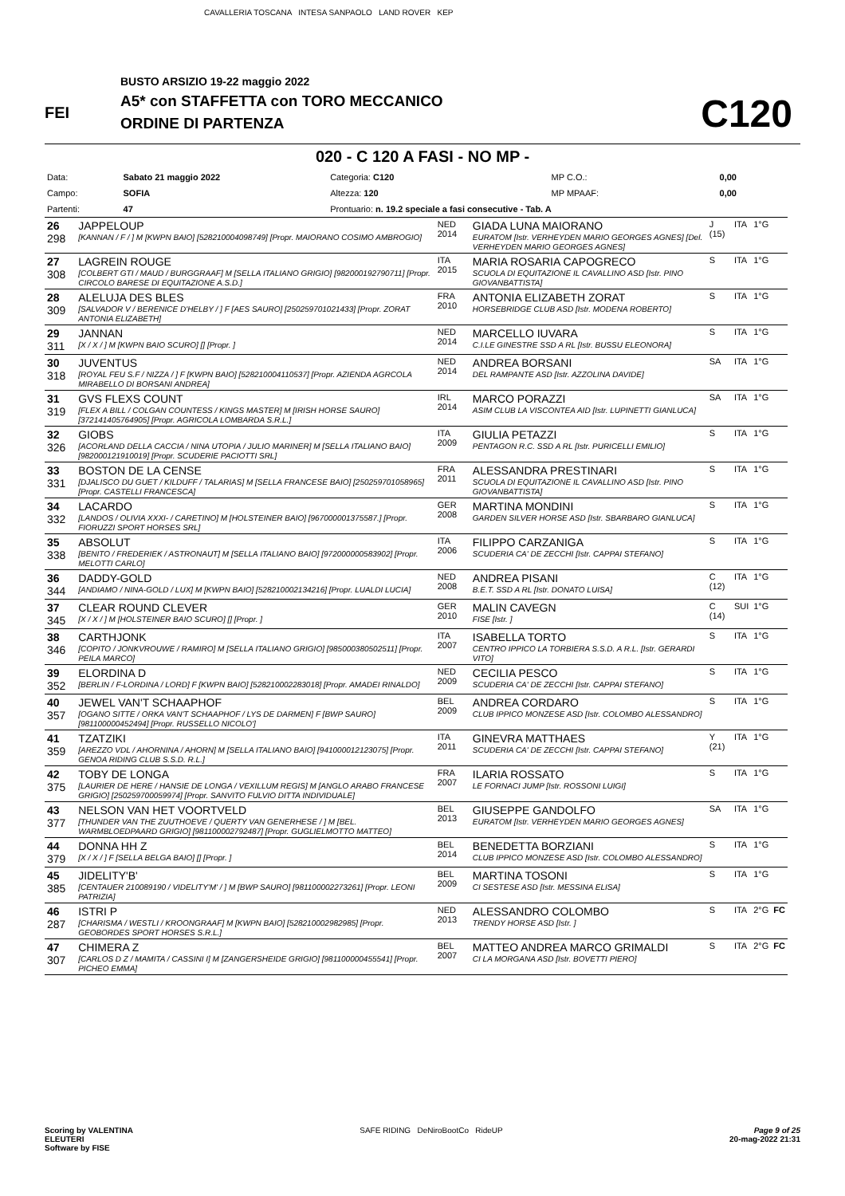CAVALLERIA TOSCANA INTESA SANPAOLO LAND ROVER KEP
FEI
BUSTO ARSIZIO 19-22 maggio 2022
A5* con STAFFETTA con TORO MECCANICO
ORDINE DI PARTENZA
C120
020 - C 120 A FASI - NO MP -
| Data: | Sabato 21 maggio 2022 | Categoria: C120 | MP C.O.: | 0,00 |
| Campo: | SOFIA | Altezza: 120 | MP MPAAF: | 0,00 |
| Partenti: | 47 | Prontuario: n. 19.2 speciale a fasi consecutive - Tab. A | | |
| 26 298 | JAPPELOUP [KANNAN / F / ] M [KWPN BAIO] [528210004098749] [Propr. MAIORANO COSIMO AMBROGIO] | NED 2014 | GIADA LUNA MAIORANO EURATOM [Istr. VERHEYDEN MARIO GEORGES AGNES] [Del. VERHEYDEN MARIO GEORGES AGNES] | J (15) | ITA | 1°G | |
| 27 308 | LAGREIN ROUGE [COLBERT GTI / MAUD / BURGGRAAF] M [SELLA ITALIANO GRIGIO] [982000192790711] [Propr. CIRCOLO BARESE DI EQUITAZIONE A.S.D.] | ITA 2015 | MARIA ROSARIA CAPOGRECO SCUOLA DI EQUITAZIONE IL CAVALLINO ASD [Istr. PINO GIOVANBATTISTA] | S | ITA | 1°G | |
| 28 309 | ALELUJA DES BLES [SALVADOR V / BERENICE D'HELBY / ] F [AES SAURO] [250259701021433] [Propr. ZORAT ANTONIA ELIZABETH] | FRA 2010 | ANTONIA ELIZABETH ZORAT HORSEBRIDGE CLUB ASD [Istr. MODENA ROBERTO] | S | ITA | 1°G | |
| 29 311 | JANNAN [X / X / ] M [KWPN BAIO SCURO] [] [Propr. ] | NED 2014 | MARCELLO IUVARA C.I.LE GINESTRE SSD A RL [Istr. BUSSU ELEONORA] | S | ITA | 1°G | |
| 30 318 | JUVENTUS [ROYAL FEU S.F / NIZZA / ] F [KWPN BAIO] [528210004110537] [Propr. AZIENDA AGRCOLA MIRABELLO DI BORSANI ANDREA] | NED 2014 | ANDREA BORSANI DEL RAMPANTE ASD [Istr. AZZOLINA DAVIDE] | SA | ITA | 1°G | |
| 31 319 | GVS FLEXS COUNT [FLEX A BILL / COLGAN COUNTESS / KINGS MASTER] M [IRISH HORSE SAURO] [372141405764905] [Propr. AGRICOLA LOMBARDA S.R.L.] | IRL 2014 | MARCO PORAZZI ASIM CLUB LA VISCONTEA AID [Istr. LUPINETTI GIANLUCA] | SA | ITA | 1°G | |
| 32 326 | GIOBS [ACORLAND DELLA CACCIA / NINA UTOPIA / JULIO MARINER] M [SELLA ITALIANO BAIO] [982000121910019] [Propr. SCUDERIE PACIOTTI SRL] | ITA 2009 | GIULIA PETAZZI PENTAGON R.C. SSD A RL [Istr. PURICELLI EMILIO] | S | ITA | 1°G | |
| 33 331 | BOSTON DE LA CENSE [DJALISCO DU GUET / KILDUFF / TALARIAS] M [SELLA FRANCESE BAIO] [250259701058965] [Propr. CASTELLI FRANCESCA] | FRA 2011 | ALESSANDRA PRESTINARI SCUOLA DI EQUITAZIONE IL CAVALLINO ASD [Istr. PINO GIOVANBATTISTA] | S | ITA | 1°G | |
| 34 332 | LACARDO [LANDOS / OLIVIA XXXI- / CARETINO] M [HOLSTEINER BAIO] [967000001375587.] [Propr. FIORUZZI SPORT HORSES SRL] | GER 2008 | MARTINA MONDINI GARDEN SILVER HORSE ASD [Istr. SBARBARO GIANLUCA] | S | ITA | 1°G | |
| 35 338 | ABSOLUT [BENITO / FREDERIEK / ASTRONAUT] M [SELLA ITALIANO BAIO] [972000000583902] [Propr. MELOTTI CARLO] | ITA 2006 | FILIPPO CARZANIGA SCUDERIA CA' DE ZECCHI [Istr. CAPPAI STEFANO] | S | ITA | 1°G | |
| 36 344 | DADDY-GOLD [ANDIAMO / NINA-GOLD / LUX] M [KWPN BAIO] [528210002134216] [Propr. LUALDI LUCIA] | NED 2008 | ANDREA PISANI B.E.T. SSD A RL [Istr. DONATO LUISA] | C (12) | ITA | 1°G | |
| 37 345 | CLEAR ROUND CLEVER [X / X / ] M [HOLSTEINER BAIO SCURO] [] [Propr. ] | GER 2010 | MALIN CAVEGN FISE [Istr. ] | C (14) | SUI | 1°G | |
| 38 346 | CARTHJONK [COPITO / JONKVROUWE / RAMIRO] M [SELLA ITALIANO GRIGIO] [985000380502511] [Propr. PEILA MARCO] | ITA 2007 | ISABELLA TORTO CENTRO IPPICO LA TORBIERA S.S.D. A R.L. [Istr. GERARDI VITO] | S | ITA | 1°G | |
| 39 352 | ELORDINA D [BERLIN / F-LORDINA / LORD] F [KWPN BAIO] [528210002283018] [Propr. AMADEI RINALDO] | NED 2009 | CECILIA PESCO SCUDERIA CA' DE ZECCHI [Istr. CAPPAI STEFANO] | S | ITA | 1°G | |
| 40 357 | JEWEL VAN'T SCHAAPHOF [OGANO SITTE / ORKA VAN'T SCHAAPHOF / LYS DE DARMEN] F [BWP SAURO] [981100000452494] [Propr. RUSSELLO NICOLO'] | BEL 2009 | ANDREA CORDARO CLUB IPPICO MONZESE ASD [Istr. COLOMBO ALESSANDRO] | S | ITA | 1°G | |
| 41 359 | TZATZIKI [AREZZO VDL / AHORNINA / AHORN] M [SELLA ITALIANO BAIO] [941000012123075] [Propr. GENOA RIDING CLUB S.S.D. R.L.] | ITA 2011 | GINEVRA MATTHAES SCUDERIA CA' DE ZECCHI [Istr. CAPPAI STEFANO] | Y (21) | ITA | 1°G | |
| 42 375 | TOBY DE LONGA [LAURIER DE HERE / HANSIE DE LONGA / VEXILLUM REGIS] M [ANGLO ARABO FRANCESE GRIGIO] [250259700059974] [Propr. SANVITO FULVIO DITTA INDIVIDUALE] | FRA 2007 | ILARIA ROSSATO LE FORNACI JUMP [Istr. ROSSONI LUIGI] | S | ITA | 1°G | |
| 43 377 | NELSON VAN HET VOORTVELD [THUNDER VAN THE ZUUTHOEVE / QUERTY VAN GENERHESE / ] M [BEL. WARMBLOEDPAARD GRIGIO] [981100002792487] [Propr. GUGLIELMOTTO MATTEO] | BEL 2013 | GIUSEPPE GANDOLFO EURATOM [Istr. VERHEYDEN MARIO GEORGES AGNES] | SA | ITA | 1°G | |
| 44 379 | DONNA HH Z [X / X / ] F [SELLA BELGA BAIO] [] [Propr. ] | BEL 2014 | BENEDETTA BORZIANI CLUB IPPICO MONZESE ASD [Istr. COLOMBO ALESSANDRO] | S | ITA | 1°G | |
| 45 385 | JIDELITY'B' [CENTAUER 210089190 / VIDELITY'M' / ] M [BWP SAURO] [981100002273261] [Propr. LEONI PATRIZIA] | BEL 2009 | MARTINA TOSONI CI SESTESE ASD [Istr. MESSINA ELISA] | S | ITA | 1°G | |
| 46 287 | ISTRI P [CHARISMA / WESTLI / KROONGRAAF] M [KWPN BAIO] [528210002982985] [Propr. GEOBORDES SPORT HORSES S.R.L.] | NED 2013 | ALESSANDRO COLOMBO TRENDY HORSE ASD [Istr. ] | S | ITA | 2°G | FC |
| 47 307 | CHIMERA Z [CARLOS D Z / MAMITA / CASSINI I] M [ZANGERSHEIDE GRIGIO] [981100000455541] [Propr. PICHEO EMMA] | BEL 2007 | MATTEO ANDREA MARCO GRIMALDI CI LA MORGANA ASD [Istr. BOVETTI PIERO] | S | ITA | 2°G | FC |
Scoring by VALENTINA
ELEUTERI
Software by FISE
SAFE RIDING DeNiroBootCo RideUP
Page 9 of 25
20-mag-2022 21:31